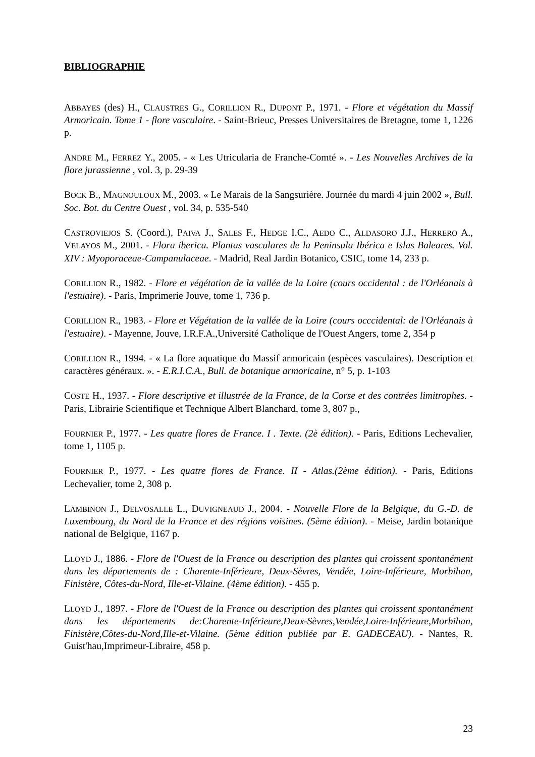BIBLIOGRAPHIE
ABBAYES (des) H., CLAUSTRES G., CORILLION R., DUPONT P., 1971. - Flore et végétation du Massif Armoricain. Tome 1 - flore vasculaire. - Saint-Brieuc, Presses Universitaires de Bretagne, tome 1, 1226 p.
ANDRE M., FERREZ Y., 2005. - « Les Utricularia de Franche-Comté ». - Les Nouvelles Archives de la flore jurassienne , vol. 3, p. 29-39
BOCK B., MAGNOULOUX M., 2003. « Le Marais de la Sangsurière. Journée du mardi 4 juin 2002 », Bull. Soc. Bot. du Centre Ouest , vol. 34, p. 535-540
CASTROVIEJOS S. (Coord.), PAIVA J., SALES F., HEDGE I.C., AEDO C., ALDASORO J.J., HERRERO A., VELAYOS M., 2001. - Flora iberica. Plantas vasculares de la Peninsula Ibérica e Islas Baleares. Vol. XIV : Myoporaceae-Campanulaceae. - Madrid, Real Jardin Botanico, CSIC, tome 14, 233 p.
CORILLION R., 1982. - Flore et végétation de la vallée de la Loire (cours occidental : de l'Orléanais à l'estuaire). - Paris, Imprimerie Jouve, tome 1, 736 p.
CORILLION R., 1983. - Flore et Végétation de la vallée de la Loire (cours occcidental: de l'Orléanais à l'estuaire). - Mayenne, Jouve, I.R.F.A.,Université Catholique de l'Ouest Angers, tome 2, 354 p
CORILLION R., 1994. - « La flore aquatique du Massif armoricain (espèces vasculaires). Description et caractères généraux. ». - E.R.I.C.A., Bull. de botanique armoricaine, n° 5, p. 1-103
COSTE H., 1937. - Flore descriptive et illustrée de la France, de la Corse et des contrées limitrophes. - Paris, Librairie Scientifique et Technique Albert Blanchard, tome 3, 807 p.,
FOURNIER P., 1977. - Les quatre flores de France. I . Texte. (2è édition). - Paris, Editions Lechevalier, tome 1, 1105 p.
FOURNIER P., 1977. - Les quatre flores de France. II - Atlas.(2ème édition). - Paris, Editions Lechevalier, tome 2, 308 p.
LAMBINON J., DELVOSALLE L., DUVIGNEAUD J., 2004. - Nouvelle Flore de la Belgique, du G.-D. de Luxembourg, du Nord de la France et des régions voisines. (5ème édition). - Meise, Jardin botanique national de Belgique, 1167 p.
LLOYD J., 1886. - Flore de l'Ouest de la France ou description des plantes qui croissent spontanément dans les départements de : Charente-Inférieure, Deux-Sèvres, Vendée, Loire-Inférieure, Morbihan, Finistère, Côtes-du-Nord, Ille-et-Vilaine. (4ème édition). - 455 p.
LLOYD J., 1897. - Flore de l'Ouest de la France ou description des plantes qui croissent spontanément dans les départements de:Charente-Inférieure,Deux-Sèvres,Vendée,Loire-Inférieure,Morbihan, Finistère,Côtes-du-Nord,Ille-et-Vilaine. (5ème édition publiée par E. GADECEAU). - Nantes, R. Guist'hau,Imprimeur-Libraire, 458 p.
23